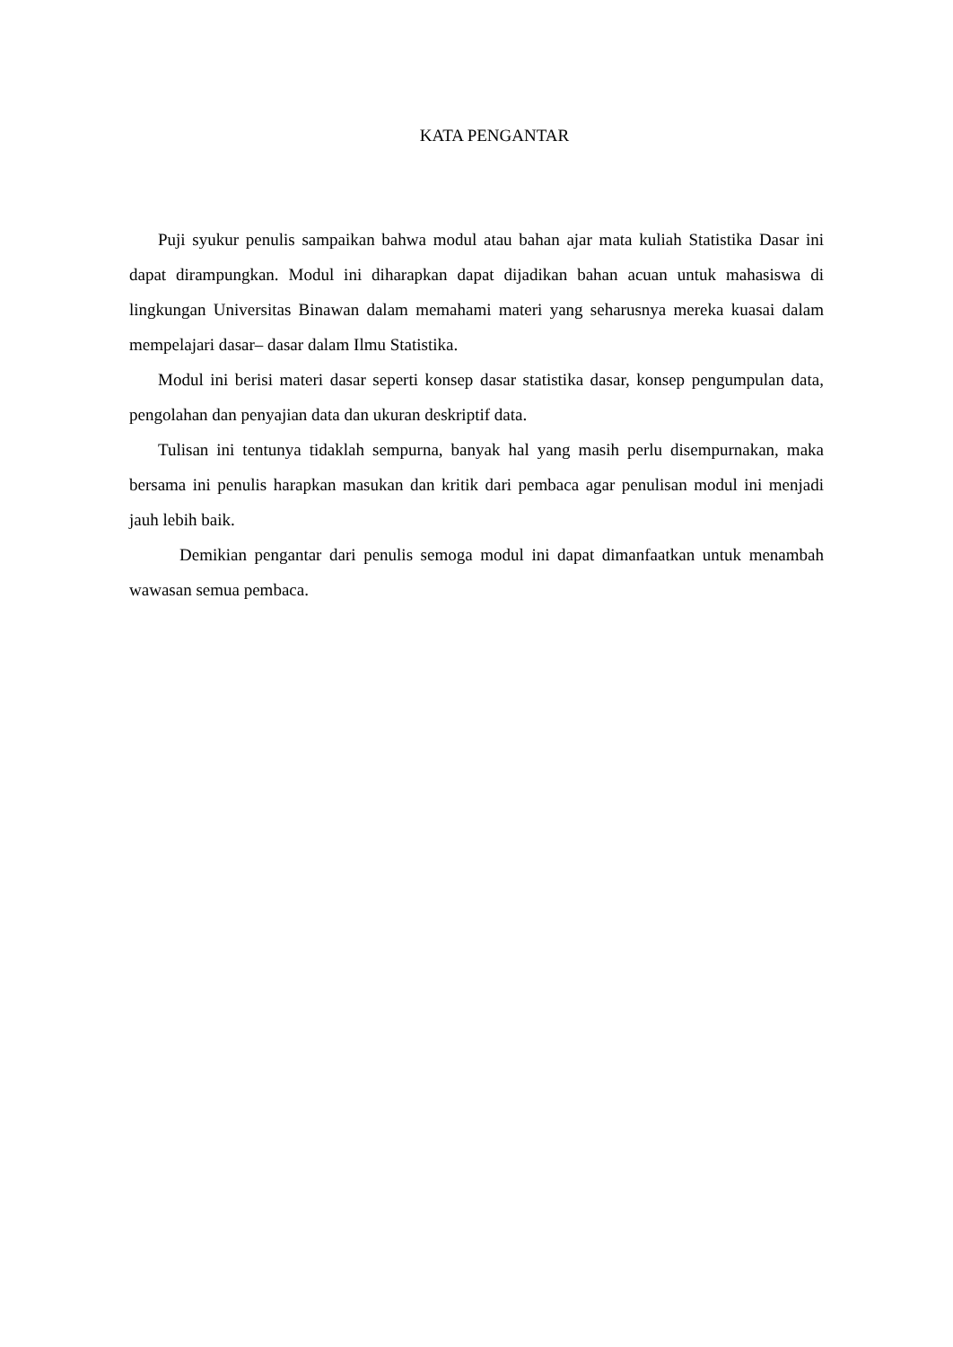KATA PENGANTAR
Puji syukur penulis sampaikan bahwa modul atau bahan ajar mata kuliah Statistika Dasar ini dapat dirampungkan. Modul ini diharapkan dapat dijadikan bahan acuan untuk mahasiswa di lingkungan Universitas Binawan dalam memahami materi yang seharusnya mereka kuasai dalam mempelajari dasar– dasar dalam Ilmu Statistika.
Modul ini berisi materi dasar seperti konsep dasar statistika dasar, konsep pengumpulan data, pengolahan dan penyajian data dan ukuran deskriptif data.
Tulisan ini tentunya tidaklah sempurna, banyak hal yang masih perlu disempurnakan, maka bersama ini penulis harapkan masukan dan kritik dari pembaca agar penulisan modul ini menjadi jauh lebih baik.
Demikian pengantar dari penulis semoga modul ini dapat dimanfaatkan untuk menambah wawasan semua pembaca.